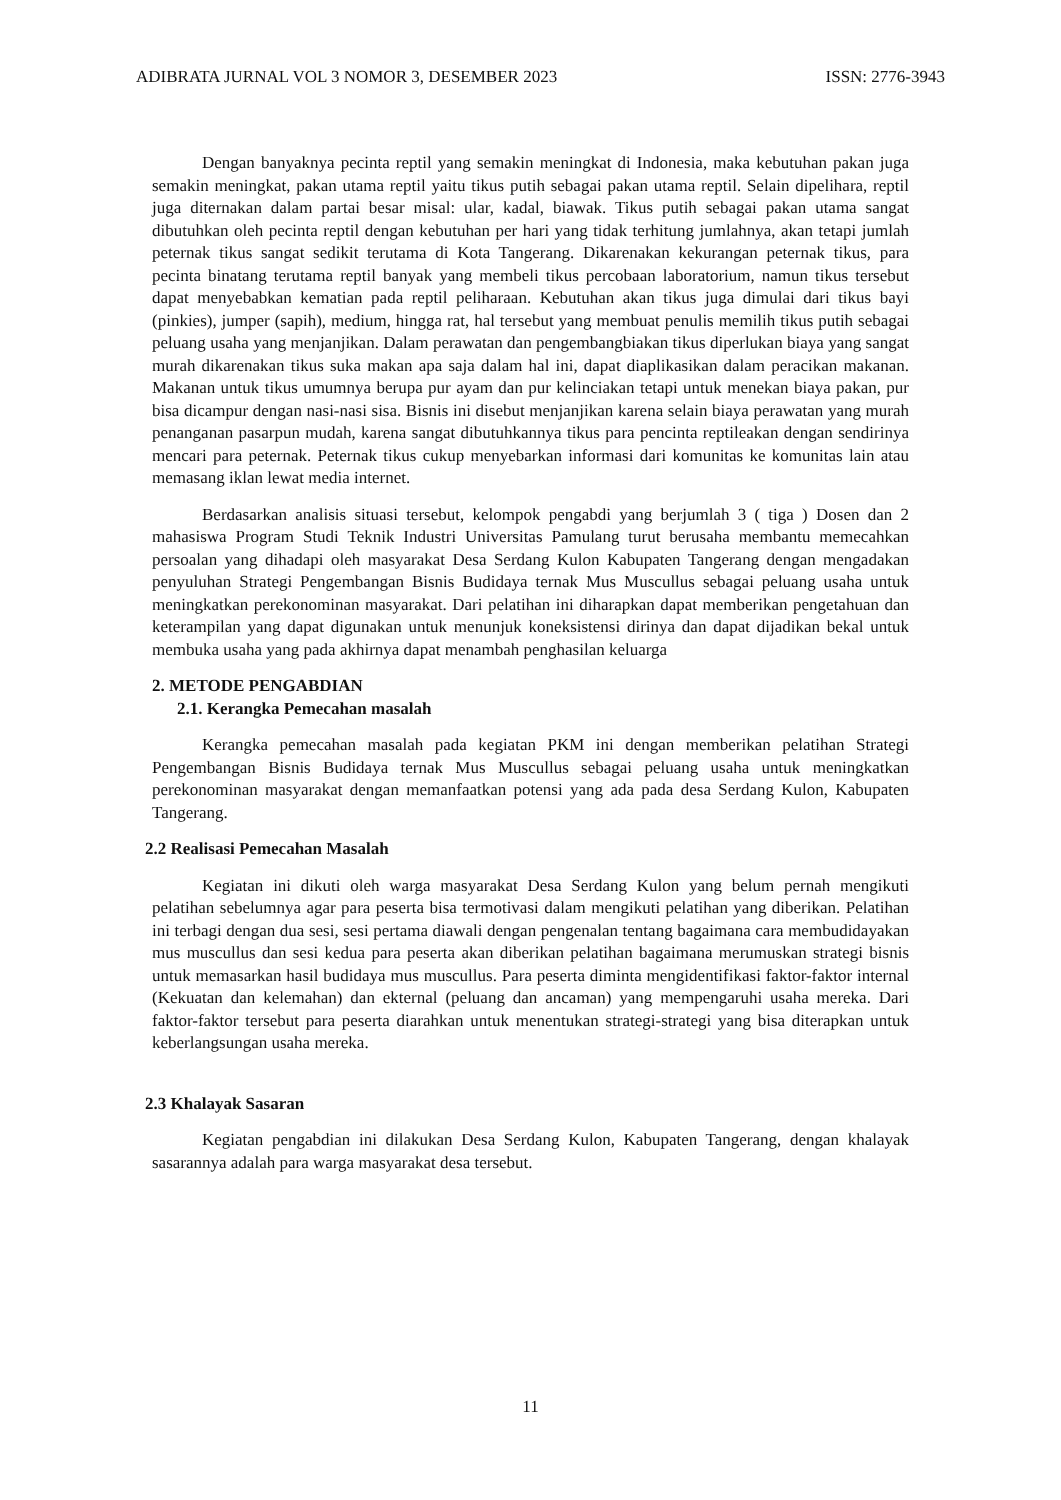ADIBRATA JURNAL VOL 3 NOMOR 3, DESEMBER 2023 ISSN: 2776-3943
Dengan banyaknya pecinta reptil yang semakin meningkat di Indonesia, maka kebutuhan pakan juga semakin meningkat, pakan utama reptil yaitu tikus putih sebagai pakan utama reptil. Selain dipelihara, reptil juga diternakan dalam partai besar misal: ular, kadal, biawak. Tikus putih sebagai pakan utama sangat dibutuhkan oleh pecinta reptil dengan kebutuhan per hari yang tidak terhitung jumlahnya, akan tetapi jumlah peternak tikus sangat sedikit terutama di Kota Tangerang. Dikarenakan kekurangan peternak tikus, para pecinta binatang terutama reptil banyak yang membeli tikus percobaan laboratorium, namun tikus tersebut dapat menyebabkan kematian pada reptil peliharaan. Kebutuhan akan tikus juga dimulai dari tikus bayi (pinkies), jumper (sapih), medium, hingga rat, hal tersebut yang membuat penulis memilih tikus putih sebagai peluang usaha yang menjanjikan. Dalam perawatan dan pengembangbiakan tikus diperlukan biaya yang sangat murah dikarenakan tikus suka makan apa saja dalam hal ini, dapat diaplikasikan dalam peracikan makanan. Makanan untuk tikus umumnya berupa pur ayam dan pur kelinciakan tetapi untuk menekan biaya pakan, pur bisa dicampur dengan nasi-nasi sisa. Bisnis ini disebut menjanjikan karena selain biaya perawatan yang murah penanganan pasarpun mudah, karena sangat dibutuhkannya tikus para pencinta reptileakan dengan sendirinya mencari para peternak. Peternak tikus cukup menyebarkan informasi dari komunitas ke komunitas lain atau memasang iklan lewat media internet.
Berdasarkan analisis situasi tersebut, kelompok pengabdi yang berjumlah 3 ( tiga ) Dosen dan 2 mahasiswa Program Studi Teknik Industri Universitas Pamulang turut berusaha membantu memecahkan persoalan yang dihadapi oleh masyarakat Desa Serdang Kulon Kabupaten Tangerang dengan mengadakan penyuluhan Strategi Pengembangan Bisnis Budidaya ternak Mus Muscullus sebagai peluang usaha untuk meningkatkan perekonominan masyarakat. Dari pelatihan ini diharapkan dapat memberikan pengetahuan dan keterampilan yang dapat digunakan untuk menunjuk koneksistensi dirinya dan dapat dijadikan bekal untuk membuka usaha yang pada akhirnya dapat menambah penghasilan keluarga
2. METODE PENGABDIAN
2.1. Kerangka Pemecahan masalah
Kerangka pemecahan masalah pada kegiatan PKM ini dengan memberikan pelatihan Strategi Pengembangan Bisnis Budidaya ternak Mus Muscullus sebagai peluang usaha untuk meningkatkan perekonominan masyarakat dengan memanfaatkan potensi yang ada pada desa Serdang Kulon, Kabupaten Tangerang.
2.2 Realisasi Pemecahan Masalah
Kegiatan ini dikuti oleh warga masyarakat Desa Serdang Kulon yang belum pernah mengikuti pelatihan sebelumnya agar para peserta bisa termotivasi dalam mengikuti pelatihan yang diberikan. Pelatihan ini terbagi dengan dua sesi, sesi pertama diawali dengan pengenalan tentang bagaimana cara membudidayakan mus muscullus dan sesi kedua para peserta akan diberikan pelatihan bagaimana merumuskan strategi bisnis untuk memasarkan hasil budidaya mus muscullus. Para peserta diminta mengidentifikasi faktor-faktor internal (Kekuatan dan kelemahan) dan ekternal (peluang dan ancaman) yang mempengaruhi usaha mereka. Dari faktor-faktor tersebut para peserta diarahkan untuk menentukan strategi-strategi yang bisa diterapkan untuk keberlangsungan usaha mereka.
2.3 Khalayak Sasaran
Kegiatan pengabdian ini dilakukan Desa Serdang Kulon, Kabupaten Tangerang, dengan khalayak sasarannya adalah para warga masyarakat desa tersebut.
11